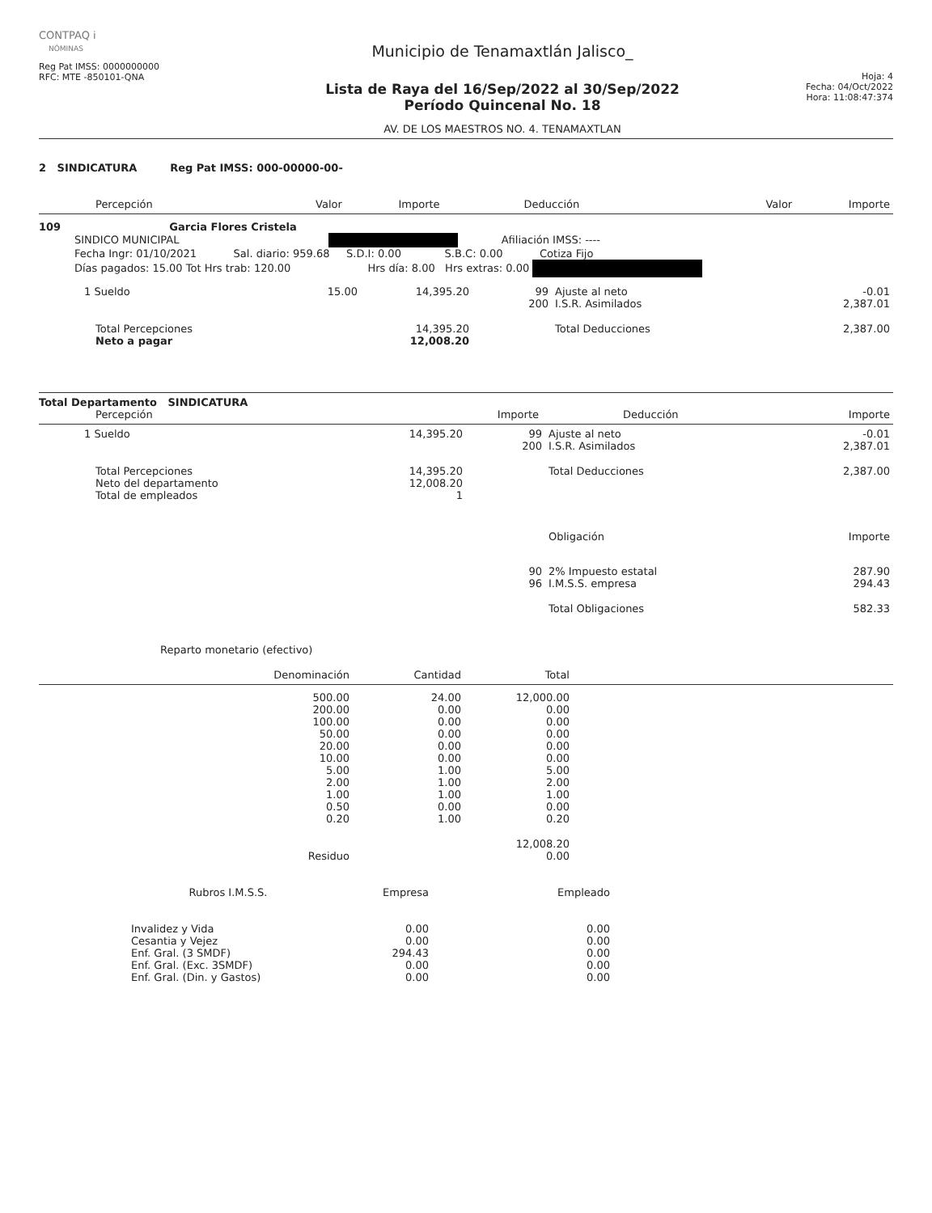CONTPAQ i
NÓMINAS
Reg Pat IMSS: 0000000000
RFC: MTE -850101-QNA
Municipio de Tenamaxtlán Jalisco_
Lista de Raya del 16/Sep/2022 al 30/Sep/2022
Período Quincenal No. 18
AV. DE LOS MAESTROS NO. 4. TENAMAXTLAN
Hoja: 4
Fecha: 04/Oct/2022
Hora: 11:08:47:374
2 SINDICATURA Reg Pat IMSS: 000-00000-00-
| Percepción | Valor | Importe | Deducción | Valor | Importe |
| --- | --- | --- | --- | --- | --- |
109 Garcia Flores Cristela
SINDICO MUNICIPAL Afiliación IMSS: ----
Fecha Ingr: 01/10/2021 Sal. diario: 959.68 S.D.I: 0.00 S.B.C: 0.00 Cotiza Fijo
Días pagados: 15.00 Tot Hrs trab: 120.00 Hrs día: 8.00 Hrs extras: 0.00
| 1 Sueldo | 15.00 | 14,395.20 | 99 | Ajuste al neto | -0.01 |
| | | | 200 | I.S.R. Asimilados | 2,387.01 |
| Total Percepciones | | 14,395.20 | | Total Deducciones | 2,387.00 |
| Neto a pagar | | 12,008.20 | | | |
Total Departamento SINDICATURA
| Percepción | Importe | Deducción | Importe |
| --- | --- | --- | --- |
| 1 Sueldo | 14,395.20 | 99 | Ajuste al neto | -0.01 |
| | | 200 | I.S.R. Asimilados | 2,387.01 |
| Total Percepciones | 14,395.20 | | Total Deducciones | 2,387.00 |
| Neto del departamento | 12,008.20 | | | |
| Total de empleados | 1 | | | |
| | | | Obligación | Importe |
| | | 90 | 2% Impuesto estatal | 287.90 |
| | | 96 | I.M.S.S. empresa | 294.43 |
| | | | Total Obligaciones | 582.33 |
Reparto monetario (efectivo)
| Denominación | Cantidad | Total |
| --- | --- | --- |
| 500.00 | 24.00 | 12,000.00 |
| 200.00 | 0.00 | 0.00 |
| 100.00 | 0.00 | 0.00 |
| 50.00 | 0.00 | 0.00 |
| 20.00 | 0.00 | 0.00 |
| 10.00 | 0.00 | 0.00 |
| 5.00 | 1.00 | 5.00 |
| 2.00 | 1.00 | 2.00 |
| 1.00 | 1.00 | 1.00 |
| 0.50 | 0.00 | 0.00 |
| 0.20 | 1.00 | 0.20 |
| | | 12,008.20 |
| Residuo | | 0.00 |
| Rubros I.M.S.S. | Empresa | Empleado |
| --- | --- | --- |
| Invalidez y Vida | 0.00 | 0.00 |
| Cesantia y Vejez | 0.00 | 0.00 |
| Enf. Gral. (3 SMDF) | 294.43 | 0.00 |
| Enf. Gral. (Exc. 3SMDF) | 0.00 | 0.00 |
| Enf. Gral. (Din. y Gastos) | 0.00 | 0.00 |